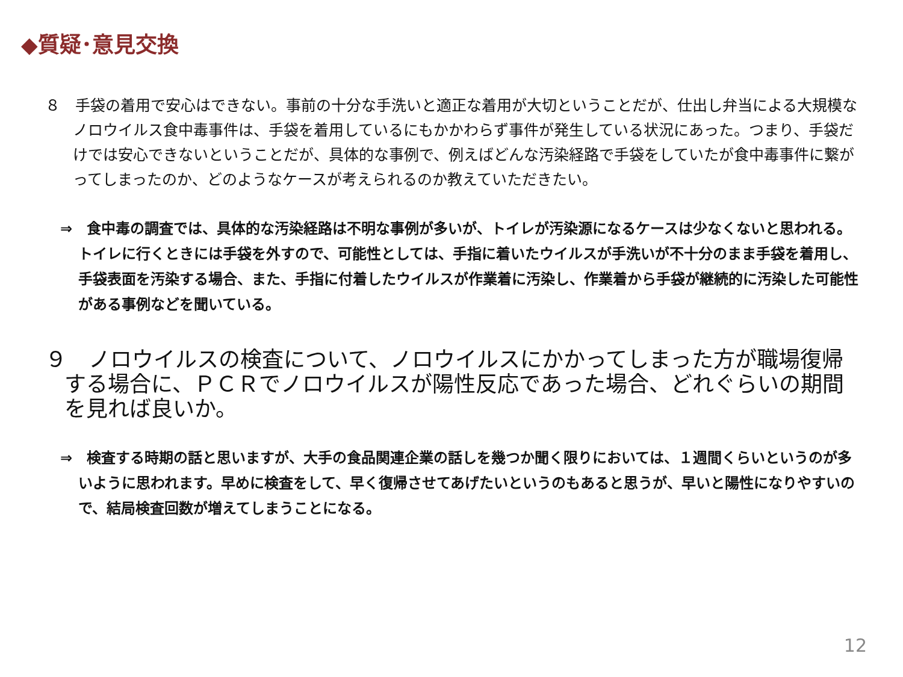◆質疑･意見交換
８　手袋の着用で安心はできない。事前の十分な手洗いと適正な着用が大切ということだが、仕出し弁当による大規模なノロウイルス食中毒事件は、手袋を着用しているにもかかわらず事件が発生している状況にあった。つまり、手袋だけでは安心できないということだが、具体的な事例で、例えばどんな汚染経路で手袋をしていたが食中毒事件に繋がってしまったのか、どのようなケースが考えられるのか教えていただきたい。
⇒　食中毒の調査では、具体的な汚染経路は不明な事例が多いが、トイレが汚染源になるケースは少なくないと思われる。トイレに行くときには手袋を外すので、可能性としては、手指に着いたウイルスが手洗いが不十分のまま手袋を着用し、手袋表面を汚染する場合、また、手指に付着したウイルスが作業着に汚染し、作業着から手袋が継続的に汚染した可能性がある事例などを聞いている。
９　ノロウイルスの検査について、ノロウイルスにかかってしまった方が職場復帰する場合に、ＰＣＲでノロウイルスが陽性反応であった場合、どれぐらいの期間を見れば良いか。
⇒　検査する時期の話と思いますが、大手の食品関連企業の話しを幾つか聞く限りにおいては、１週間くらいというのが多いように思われます。早めに検査をして、早く復帰させてあげたいというのもあると思うが、早いと陽性になりやすいので、結局検査回数が増えてしまうことになる。
12